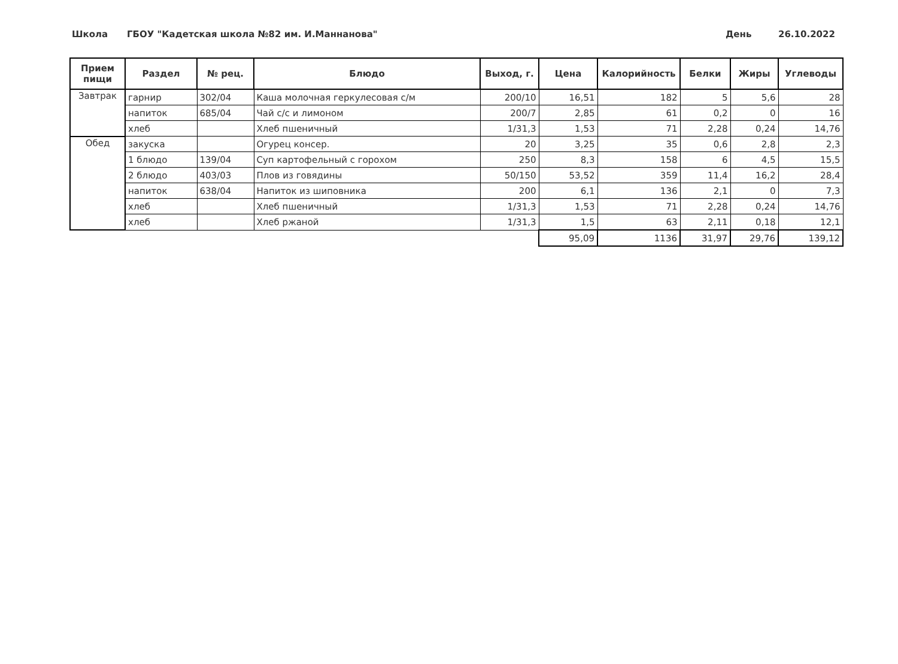Школа ГБОУ "Кадетская школа №82 им. И.Маннанова" День 26.10.2022
| Прием пищи | Раздел | № рец. | Блюдо | Выход, г. | Цена | Калорийность | Белки | Жиры | Углеводы |
| --- | --- | --- | --- | --- | --- | --- | --- | --- | --- |
| Завтрак | гарнир | 302/04 | Каша молочная геркулесовая с/м | 200/10 | 16,51 | 182 | 5 | 5,6 | 28 |
| | напиток | 685/04 | Чай с/с и лимоном | 200/7 | 2,85 | 61 | 0,2 | 0 | 16 |
| | хлеб | | Хлеб пшеничный | 1/31,3 | 1,53 | 71 | 2,28 | 0,24 | 14,76 |
| Обед | закуска | | Огурец консер. | 20 | 3,25 | 35 | 0,6 | 2,8 | 2,3 |
| | 1 блюдо | 139/04 | Суп картофельный с горохом | 250 | 8,3 | 158 | 6 | 4,5 | 15,5 |
| | 2 блюдо | 403/03 | Плов из говядины | 50/150 | 53,52 | 359 | 11,4 | 16,2 | 28,4 |
| | напиток | 638/04 | Напиток из шиповника | 200 | 6,1 | 136 | 2,1 | 0 | 7,3 |
| | хлеб | | Хлеб пшеничный | 1/31,3 | 1,53 | 71 | 2,28 | 0,24 | 14,76 |
| | хлеб | | Хлеб ржаной | 1/31,3 | 1,5 | 63 | 2,11 | 0,18 | 12,1 |
| | | | | | 95,09 | 1136 | 31,97 | 29,76 | 139,12 |